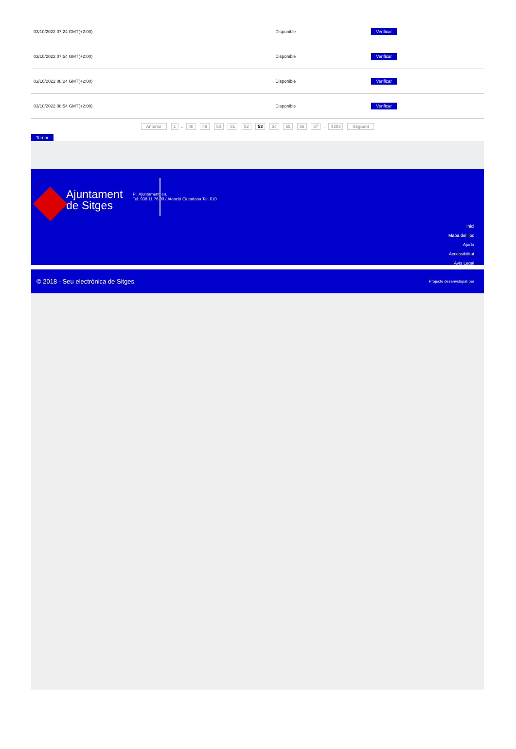| 03/10/2022 07:24 GMT(+2:00) | Disponible | Verificar |
| 03/10/2022 07:54 GMT(+2:00) | Disponible | Verificar |
| 03/10/2022 08:24 GMT(+2:00) | Disponible | Verificar |
| 03/10/2022 08:54 GMT(+2:00) | Disponible | Verificar |
Anterior 1 .. 48 49 50 51 52 53 54 55 56 57 .. 4203 Següent
Tornar
Ajuntament
de Sitges
Pl. Ajuntament, sn.
Tel. 938 11 76 00 / Atenció Ciutadana Tel. 010
Inici
Mapa del lloc
Ajuda
Accessibilitat
Avís Legal
© 2018 - Seu electrònica de Sitges Projecte desenvolupat per